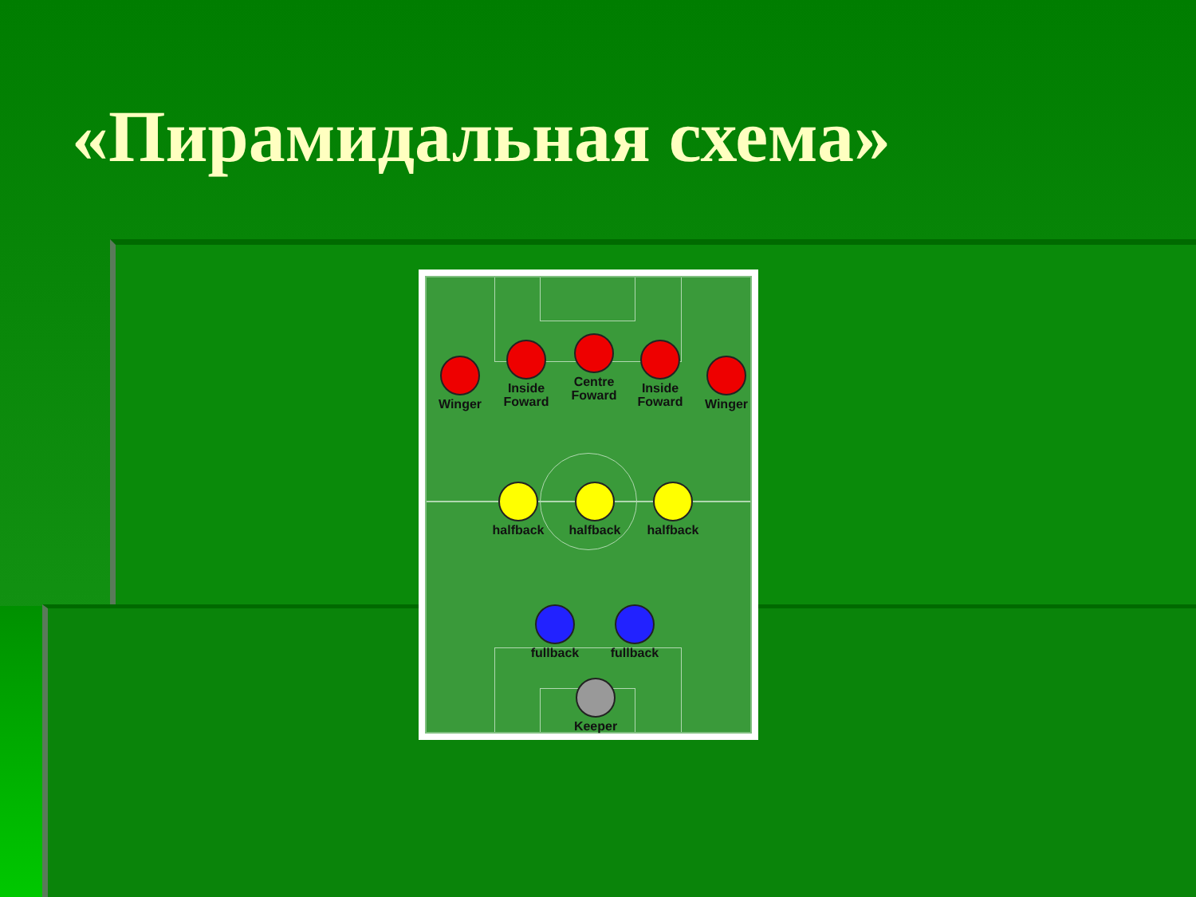«Пирамидальная схема»
Winger
Inside Foward
Centre Foward
Inside Foward
Winger
halfback halfback halfback
fullback fullback
Keeper